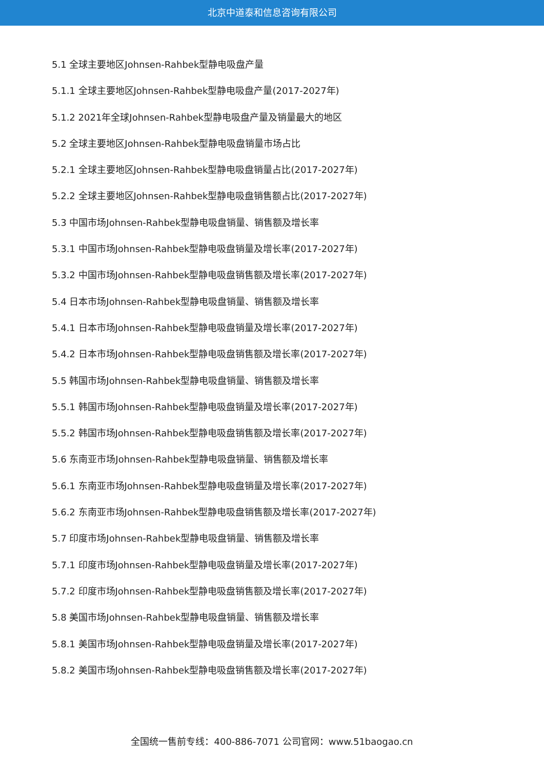北京中道泰和信息咨询有限公司
5.1 全球主要地区Johnsen-Rahbek型静电吸盘产量
5.1.1 全球主要地区Johnsen-Rahbek型静电吸盘产量(2017-2027年)
5.1.2 2021年全球Johnsen-Rahbek型静电吸盘产量及销量最大的地区
5.2 全球主要地区Johnsen-Rahbek型静电吸盘销量市场占比
5.2.1 全球主要地区Johnsen-Rahbek型静电吸盘销量占比(2017-2027年)
5.2.2 全球主要地区Johnsen-Rahbek型静电吸盘销售额占比(2017-2027年)
5.3 中国市场Johnsen-Rahbek型静电吸盘销量、销售额及增长率
5.3.1 中国市场Johnsen-Rahbek型静电吸盘销量及增长率(2017-2027年)
5.3.2 中国市场Johnsen-Rahbek型静电吸盘销售额及增长率(2017-2027年)
5.4 日本市场Johnsen-Rahbek型静电吸盘销量、销售额及增长率
5.4.1 日本市场Johnsen-Rahbek型静电吸盘销量及增长率(2017-2027年)
5.4.2 日本市场Johnsen-Rahbek型静电吸盘销售额及增长率(2017-2027年)
5.5 韩国市场Johnsen-Rahbek型静电吸盘销量、销售额及增长率
5.5.1 韩国市场Johnsen-Rahbek型静电吸盘销量及增长率(2017-2027年)
5.5.2 韩国市场Johnsen-Rahbek型静电吸盘销售额及增长率(2017-2027年)
5.6 东南亚市场Johnsen-Rahbek型静电吸盘销量、销售额及增长率
5.6.1 东南亚市场Johnsen-Rahbek型静电吸盘销量及增长率(2017-2027年)
5.6.2 东南亚市场Johnsen-Rahbek型静电吸盘销售额及增长率(2017-2027年)
5.7 印度市场Johnsen-Rahbek型静电吸盘销量、销售额及增长率
5.7.1 印度市场Johnsen-Rahbek型静电吸盘销量及增长率(2017-2027年)
5.7.2 印度市场Johnsen-Rahbek型静电吸盘销售额及增长率(2017-2027年)
5.8 美国市场Johnsen-Rahbek型静电吸盘销量、销售额及增长率
5.8.1 美国市场Johnsen-Rahbek型静电吸盘销量及增长率(2017-2027年)
5.8.2 美国市场Johnsen-Rahbek型静电吸盘销售额及增长率(2017-2027年)
全国统一售前专线：400-886-7071 公司官网：www.51baogao.cn